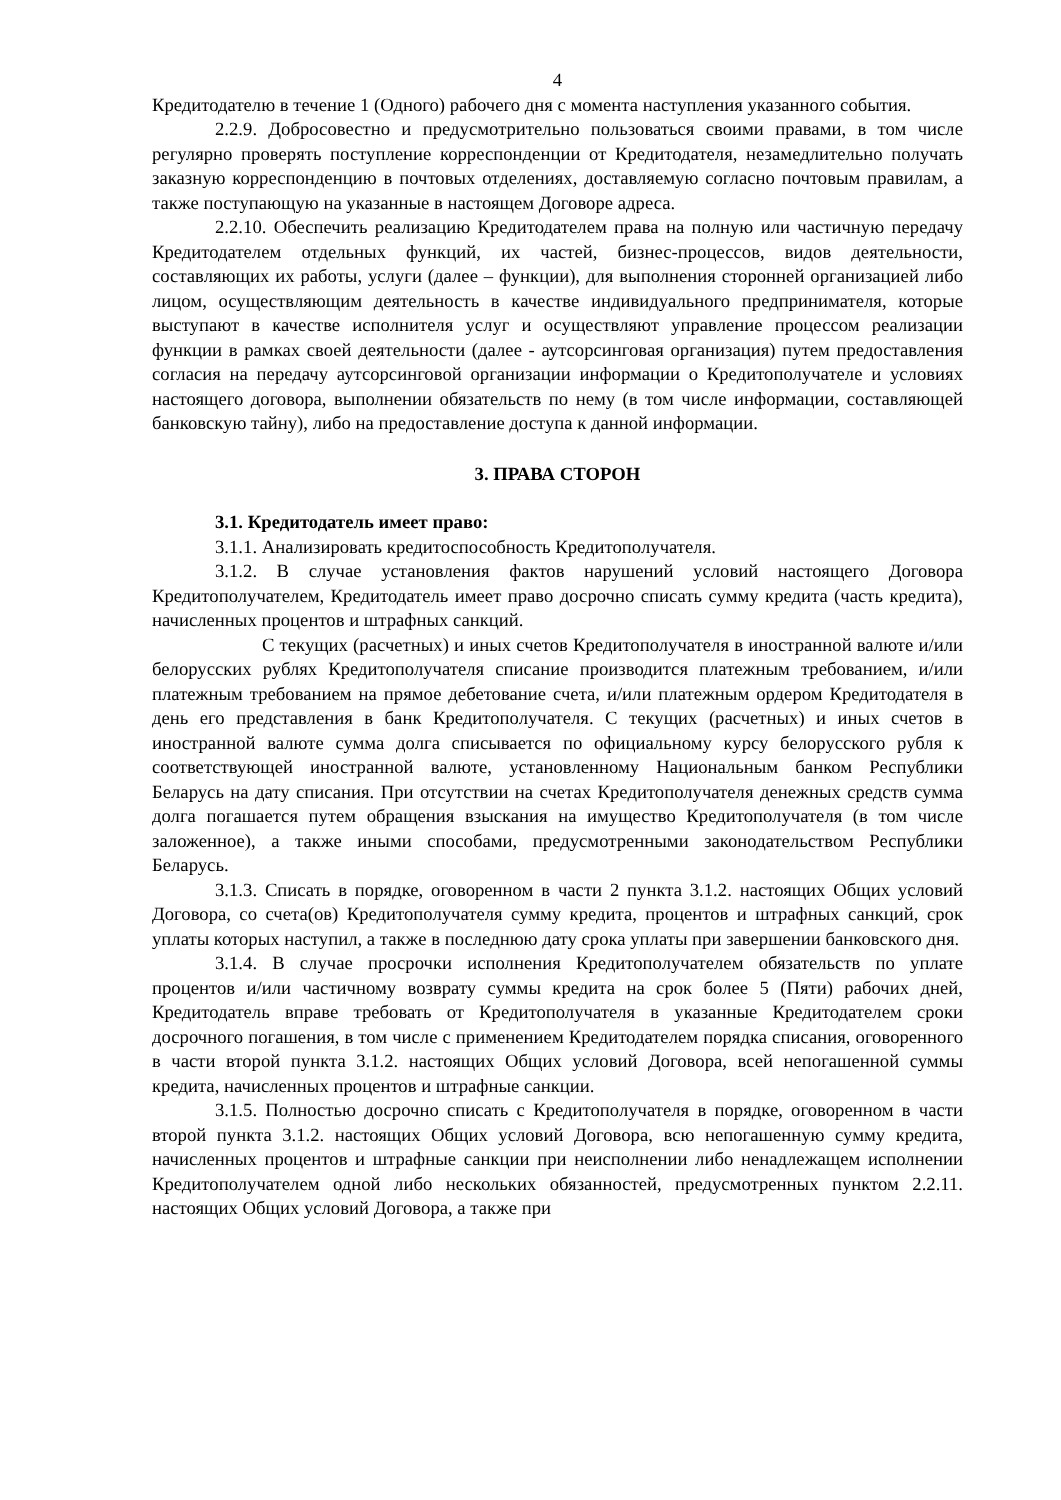4
Кредитодателю в течение 1 (Одного) рабочего дня с момента наступления указанного события.
2.2.9. Добросовестно и предусмотрительно пользоваться своими правами, в том числе регулярно проверять поступление корреспонденции от Кредитодателя, незамедлительно получать заказную корреспонденцию в почтовых отделениях, доставляемую согласно почтовым правилам, а также поступающую на указанные в настоящем Договоре адреса.
2.2.10. Обеспечить реализацию Кредитодателем права на полную или частичную передачу Кредитодателем отдельных функций, их частей, бизнес-процессов, видов деятельности, составляющих их работы, услуги (далее – функции), для выполнения сторонней организацией либо лицом, осуществляющим деятельность в качестве индивидуального предпринимателя, которые выступают в качестве исполнителя услуг и осуществляют управление процессом реализации функции в рамках своей деятельности (далее - аутсорсинговая организация) путем предоставления согласия на передачу аутсорсинговой организации информации о Кредитополучателе и условиях настоящего договора, выполнении обязательств по нему (в том числе информации, составляющей банковскую тайну), либо на предоставление доступа к данной информации.
3. ПРАВА СТОРОН
3.1. Кредитодатель имеет право:
3.1.1. Анализировать кредитоспособность Кредитополучателя.
3.1.2. В случае установления фактов нарушений условий настоящего Договора Кредитополучателем, Кредитодатель имеет право досрочно списать сумму кредита (часть кредита), начисленных процентов и штрафных санкций.
С текущих (расчетных) и иных счетов Кредитополучателя в иностранной валюте и/или белорусских рублях Кредитополучателя списание производится платежным требованием, и/или платежным требованием на прямое дебетование счета, и/или платежным ордером Кредитодателя в день его представления в банк Кредитополучателя. С текущих (расчетных) и иных счетов в иностранной валюте сумма долга списывается по официальному курсу белорусского рубля к соответствующей иностранной валюте, установленному Национальным банком Республики Беларусь на дату списания. При отсутствии на счетах Кредитополучателя денежных средств сумма долга погашается путем обращения взыскания на имущество Кредитополучателя (в том числе заложенное), а также иными способами, предусмотренными законодательством Республики Беларусь.
3.1.3. Списать в порядке, оговоренном в части 2 пункта 3.1.2. настоящих Общих условий Договора, со счета(ов) Кредитополучателя сумму кредита, процентов и штрафных санкций, срок уплаты которых наступил, а также в последнюю дату срока уплаты при завершении банковского дня.
3.1.4. В случае просрочки исполнения Кредитополучателем обязательств по уплате процентов и/или частичному возврату суммы кредита на срок более 5 (Пяти) рабочих дней, Кредитодатель вправе требовать от Кредитополучателя в указанные Кредитодателем сроки досрочного погашения, в том числе с применением Кредитодателем порядка списания, оговоренного в части второй пункта 3.1.2. настоящих Общих условий Договора, всей непогашенной суммы кредита, начисленных процентов и штрафные санкции.
3.1.5. Полностью досрочно списать с Кредитополучателя в порядке, оговоренном в части второй пункта 3.1.2. настоящих Общих условий Договора, всю непогашенную сумму кредита, начисленных процентов и штрафные санкции при неисполнении либо ненадлежащем исполнении Кредитополучателем одной либо нескольких обязанностей, предусмотренных пунктом 2.2.11. настоящих Общих условий Договора, а также при